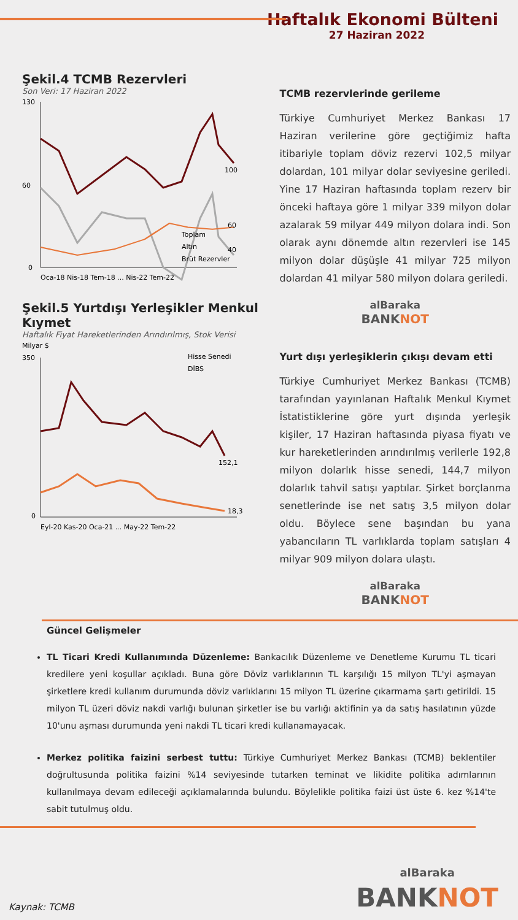Haftalık Ekonomi Bülteni
27 Haziran 2022
Şekil.4 TCMB Rezervleri
Son Veri: 17 Haziran 2022
130
60
0
100
60
40
Toplam
Altın
Brüt Rezervler
Oca-18 Nis-18 Tem-18 ... Nis-22 Tem-22
Şekil.5 Yurtdışı Yerleşikler Menkul Kıymet
Haftalık Fiyat Hareketlerinden Arındırılmış, Stok Verisi
Milyar $
350
0
Hisse Senedi
DİBS
152,1
18,3
Eyl-20 Kas-20 Oca-21 ... May-22 Tem-22
TCMB rezervlerinde gerileme
Türkiye Cumhuriyet Merkez Bankası 17 Haziran verilerine göre geçtiğimiz hafta itibariyle toplam döviz rezervi 102,5 milyar dolardan, 101 milyar dolar seviyesine geriledi. Yine 17 Haziran haftasında toplam rezerv bir önceki haftaya göre 1 milyar 339 milyon dolar azalarak 59 milyar 449 milyon dolara indi. Son olarak aynı dönemde altın rezervleri ise 145 milyon dolar düşüşle 41 milyar 725 milyon dolardan 41 milyar 580 milyon dolara geriledi.
alBaraka
BANKNOT
Yurt dışı yerleşiklerin çıkışı devam etti
Türkiye Cumhuriyet Merkez Bankası (TCMB) tarafından yayınlanan Haftalık Menkul Kıymet İstatistiklerine göre yurt dışında yerleşik kişiler, 17 Haziran haftasında piyasa fiyatı ve kur hareketlerinden arındırılmış verilerle 192,8 milyon dolarlık hisse senedi, 144,7 milyon dolarlık tahvil satışı yaptılar. Şirket borçlanma senetlerinde ise net satış 3,5 milyon dolar oldu. Böylece sene başından bu yana yabancıların TL varlıklarda toplam satışları 4 milyar 909 milyon dolara ulaştı.
alBaraka
BANKNOT
Güncel Gelişmeler
TL Ticari Kredi Kullanımında Düzenleme: Bankacılık Düzenleme ve Denetleme Kurumu TL ticari kredilere yeni koşullar açıkladı. Buna göre Döviz varlıklarının TL karşılığı 15 milyon TL'yi aşmayan şirketlere kredi kullanım durumunda döviz varlıklarını 15 milyon TL üzerine çıkarmama şartı getirildi. 15 milyon TL üzeri döviz nakdi varlığı bulunan şirketler ise bu varlığı aktifinin ya da satış hasılatının yüzde 10'unu aşması durumunda yeni nakdi TL ticari kredi kullanamayacak.
Merkez politika faizini serbest tuttu: Türkiye Cumhuriyet Merkez Bankası (TCMB) beklentiler doğrultusunda politika faizini %14 seviyesinde tutarken teminat ve likidite politika adımlarının kullanılmaya devam edileceği açıklamalarında bulundu. Böylelikle politika faizi üst üste 6. kez %14'te sabit tutulmuş oldu.
Kaynak: TCMB
alBaraka
BANKNOT